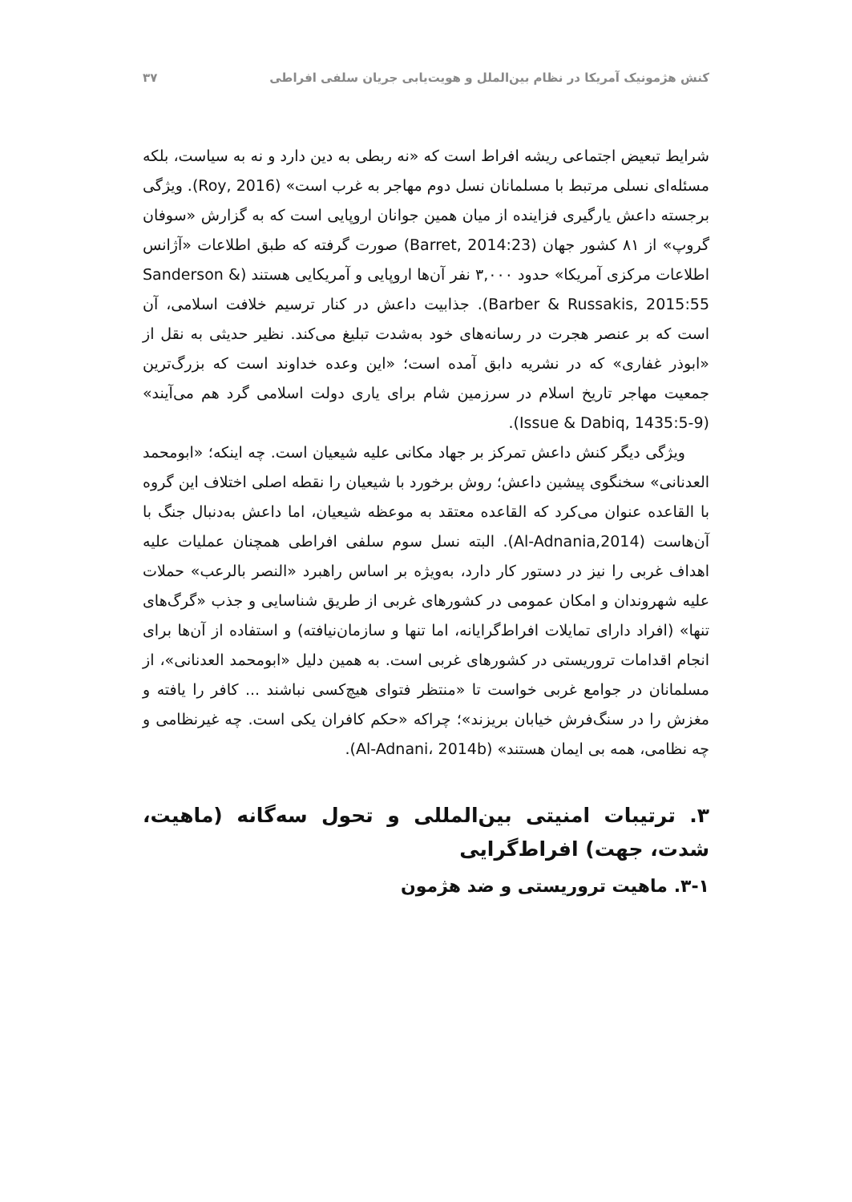کنش هژمونیک آمریکا در نظام بین‌الملل و هویت‌یابی جریان سلفی افراطی ۳۷
شرایط تبعیض اجتماعی ریشه افراط است که «نه ربطی به دین دارد و نه به سیاست، بلکه مسئله‌ای نسلی مرتبط با مسلمانان نسل دوم مهاجر به غرب است» (Roy, 2016). ویژگی برجسته داعش یارگیری فزاینده از میان همین جوانان اروپایی است که به گزارش «سوفان گروپ» از ۸۱ کشور جهان (Barret, 2014:23) صورت گرفته که طبق اطلاعات «آژانس اطلاعات مرکزی آمریکا» حدود ۳,۰۰۰ نفر آن‌ها اروپایی و آمریکایی هستند (Sanderson & Barber & Russakis, 2015:55). جذابیت داعش در کنار ترسیم خلافت اسلامی، آن است که بر عنصر هجرت در رسانه‌های خود به‌شدت تبلیغ می‌کند. نظیر حدیثی به نقل از «ابوذر غفاری» که در نشریه دابق آمده است؛ «این وعده خداوند است که بزرگ‌ترین جمعیت مهاجر تاریخ اسلام در سرزمین شام برای یاری دولت اسلامی گرد هم می‌آیند» (Issue & Dabiq, 1435:5-9).
ویژگی دیگر کنش داعش تمرکز بر جهاد مکانی علیه شیعیان است. چه اینکه؛ «ابومحمد العدنانی» سخنگوی پیشین داعش؛ روش برخورد با شیعیان را نقطه اصلی اختلاف این گروه با القاعده عنوان می‌کرد که القاعده معتقد به موعظه شیعیان، اما داعش به‌دنبال جنگ با آن‌هاست (Al-Adnania,2014). البته نسل سوم سلفی افراطی همچنان عملیات علیه اهداف غربی را نیز در دستور کار دارد، به‌ویژه بر اساس راهبرد «النصر بالرعب» حملات علیه شهروندان و امکان عمومی در کشورهای غربی از طریق شناسایی و جذب «گرگ‌های تنها» (افراد دارای تمایلات افراط‌گرایانه، اما تنها و سازمان‌نیافته) و استفاده از آن‌ها برای انجام اقدامات تروریستی در کشورهای غربی است. به همین دلیل «ابومحمد العدنانی»، از مسلمانان در جوامع غربی خواست تا «منتظر فتوای هیچ‌کسی نباشند ... کافر را یافته و مغزش را در سنگ‌فرش خیابان بریزند»؛ چراکه «حکم کافران یکی است. چه غیرنظامی و چه نظامی، همه بی ایمان هستند» (Al-Adnani، 2014b).
۳. ترتیبات امنیتی بین‌المللی و تحول سه‌گانه (ماهیت، شدت، جهت) افراط‌گرایی
۳-۱. ماهیت تروریستی و ضد هژمون